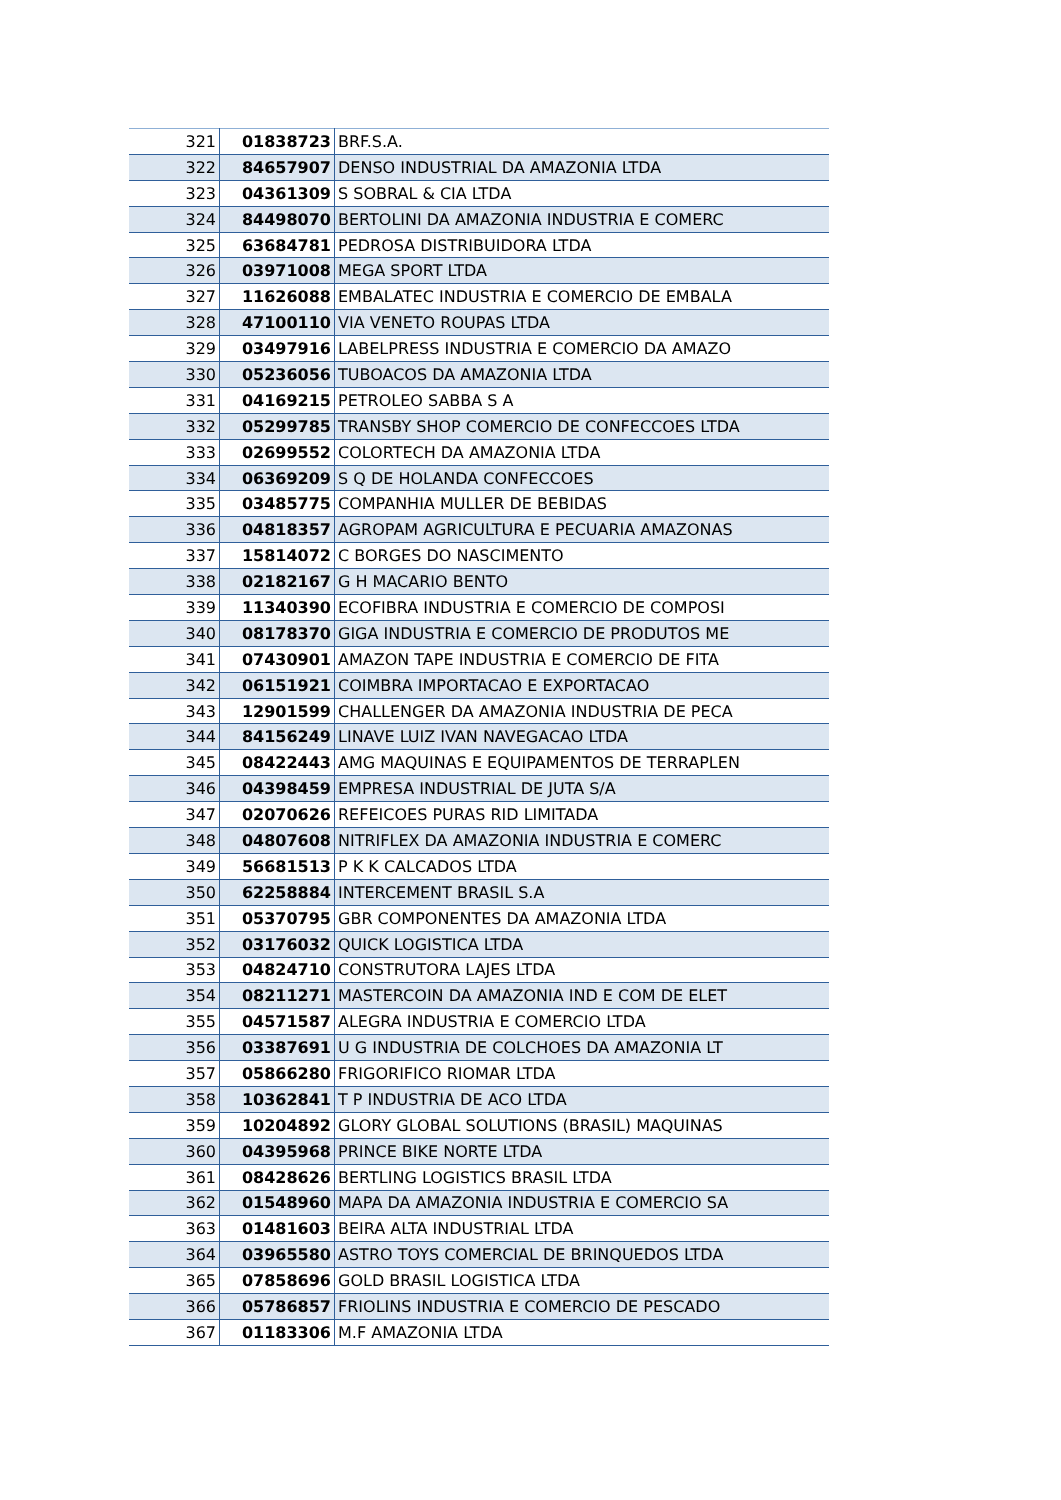| 321 | 01838723 | BRF.S.A. |
| 322 | 84657907 | DENSO INDUSTRIAL DA AMAZONIA LTDA |
| 323 | 04361309 | S SOBRAL & CIA LTDA |
| 324 | 84498070 | BERTOLINI DA AMAZONIA INDUSTRIA E COMERC |
| 325 | 63684781 | PEDROSA DISTRIBUIDORA LTDA |
| 326 | 03971008 | MEGA SPORT LTDA |
| 327 | 11626088 | EMBALATEC INDUSTRIA E COMERCIO DE EMBALA |
| 328 | 47100110 | VIA VENETO ROUPAS LTDA |
| 329 | 03497916 | LABELPRESS INDUSTRIA E COMERCIO DA AMAZO |
| 330 | 05236056 | TUBOACOS DA AMAZONIA LTDA |
| 331 | 04169215 | PETROLEO SABBA S A |
| 332 | 05299785 | TRANSBY SHOP COMERCIO DE CONFECCOES LTDA |
| 333 | 02699552 | COLORTECH DA AMAZONIA LTDA |
| 334 | 06369209 | S Q DE HOLANDA CONFECCOES |
| 335 | 03485775 | COMPANHIA MULLER DE BEBIDAS |
| 336 | 04818357 | AGROPAM AGRICULTURA E PECUARIA AMAZONAS |
| 337 | 15814072 | C BORGES DO NASCIMENTO |
| 338 | 02182167 | G H MACARIO BENTO |
| 339 | 11340390 | ECOFIBRA INDUSTRIA E COMERCIO DE COMPOSI |
| 340 | 08178370 | GIGA INDUSTRIA E COMERCIO DE PRODUTOS ME |
| 341 | 07430901 | AMAZON TAPE INDUSTRIA E COMERCIO DE FITA |
| 342 | 06151921 | COIMBRA IMPORTACAO E EXPORTACAO |
| 343 | 12901599 | CHALLENGER DA AMAZONIA INDUSTRIA DE PECA |
| 344 | 84156249 | LINAVE LUIZ IVAN NAVEGACAO LTDA |
| 345 | 08422443 | AMG MAQUINAS E EQUIPAMENTOS DE TERRAPLEN |
| 346 | 04398459 | EMPRESA INDUSTRIAL DE JUTA S/A |
| 347 | 02070626 | REFEICOES PURAS RID LIMITADA |
| 348 | 04807608 | NITRIFLEX DA AMAZONIA INDUSTRIA E COMERC |
| 349 | 56681513 | P K K CALCADOS LTDA |
| 350 | 62258884 | INTERCEMENT BRASIL S.A |
| 351 | 05370795 | GBR COMPONENTES DA AMAZONIA LTDA |
| 352 | 03176032 | QUICK LOGISTICA LTDA |
| 353 | 04824710 | CONSTRUTORA LAJES LTDA |
| 354 | 08211271 | MASTERCOIN DA AMAZONIA IND E COM DE ELET |
| 355 | 04571587 | ALEGRA INDUSTRIA E COMERCIO LTDA |
| 356 | 03387691 | U G INDUSTRIA DE COLCHOES DA AMAZONIA LT |
| 357 | 05866280 | FRIGORIFICO RIOMAR LTDA |
| 358 | 10362841 | T P INDUSTRIA DE ACO LTDA |
| 359 | 10204892 | GLORY GLOBAL SOLUTIONS (BRASIL) MAQUINAS |
| 360 | 04395968 | PRINCE BIKE NORTE LTDA |
| 361 | 08428626 | BERTLING LOGISTICS BRASIL LTDA |
| 362 | 01548960 | MAPA DA AMAZONIA INDUSTRIA E COMERCIO SA |
| 363 | 01481603 | BEIRA ALTA INDUSTRIAL LTDA |
| 364 | 03965580 | ASTRO TOYS COMERCIAL DE BRINQUEDOS LTDA |
| 365 | 07858696 | GOLD BRASIL LOGISTICA LTDA |
| 366 | 05786857 | FRIOLINS INDUSTRIA E COMERCIO DE PESCADO |
| 367 | 01183306 | M.F AMAZONIA LTDA |